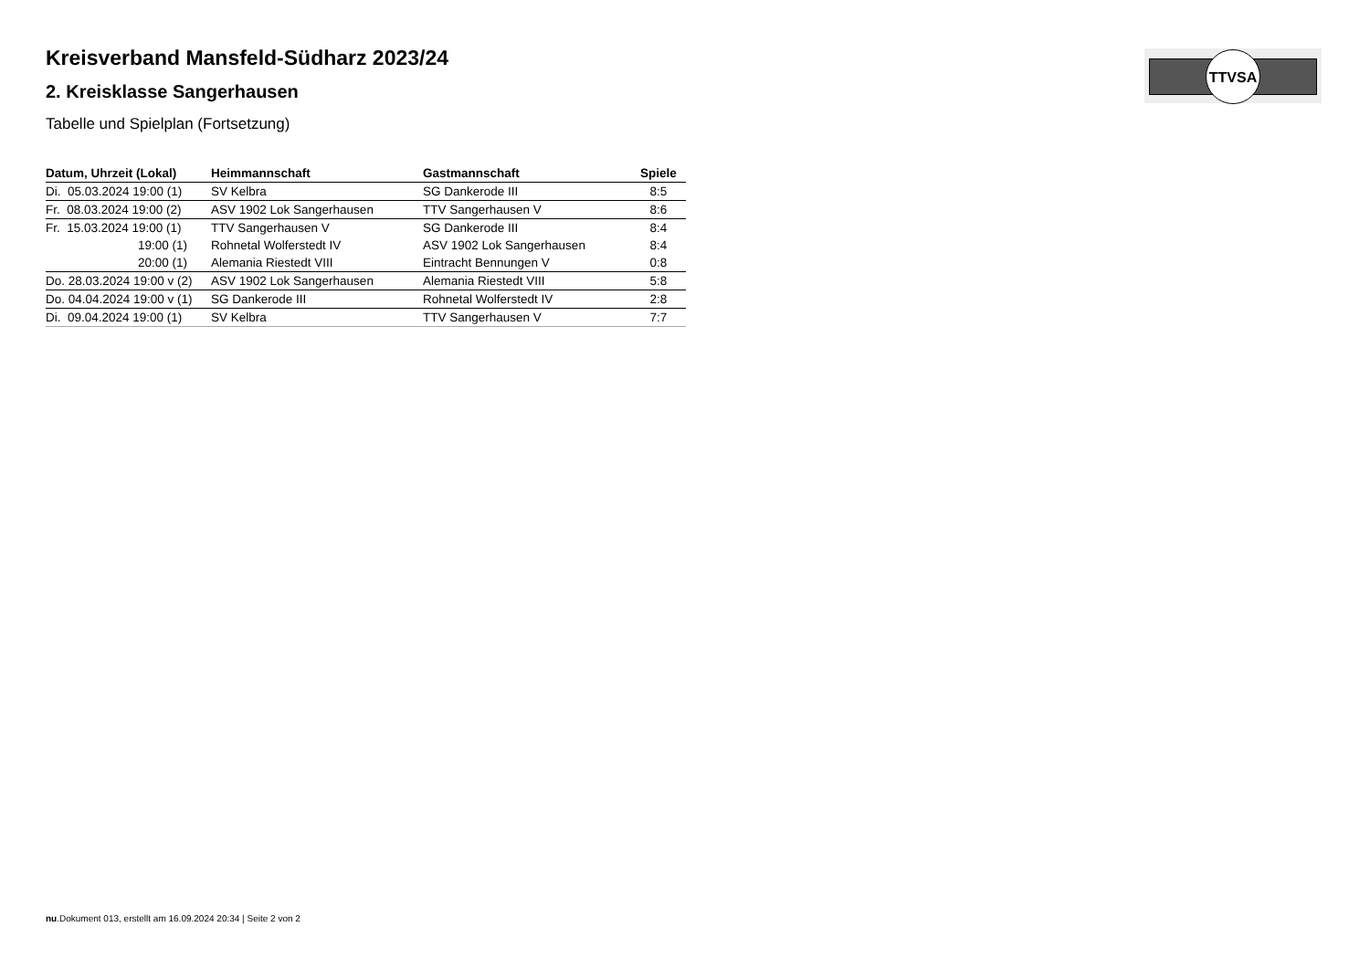TTVSA
Kreisverband Mansfeld-Südharz 2023/24
2. Kreisklasse Sangerhausen
Tabelle und Spielplan (Fortsetzung)
| Datum, Uhrzeit (Lokal) | Heimmannschaft | Gastmannschaft | Spiele |
| --- | --- | --- | --- |
| Di. 05.03.2024 19:00 (1) | SV Kelbra | SG Dankerode III | 8:5 |
| Fr. 08.03.2024 19:00 (2) | ASV 1902 Lok Sangerhausen | TTV Sangerhausen V | 8:6 |
| Fr. 15.03.2024 19:00 (1) | TTV Sangerhausen V | SG Dankerode III | 8:4 |
| 19:00 (1) | Rohnetal Wolferstedt IV | ASV 1902 Lok Sangerhausen | 8:4 |
| 20:00 (1) | Alemania Riestedt VIII | Eintracht Bennungen V | 0:8 |
| Do. 28.03.2024 19:00 v (2) | ASV 1902 Lok Sangerhausen | Alemania Riestedt VIII | 5:8 |
| Do. 04.04.2024 19:00 v (1) | SG Dankerode III | Rohnetal Wolferstedt IV | 2:8 |
| Di. 09.04.2024 19:00 (1) | SV Kelbra | TTV Sangerhausen V | 7:7 |
nu.Dokument 013, erstellt am 16.09.2024 20:34 | Seite 2 von 2